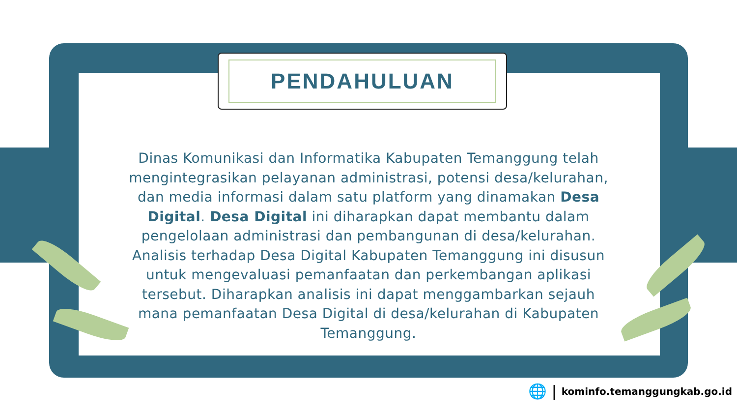PENDAHULUAN
Dinas Komunikasi dan Informatika Kabupaten Temanggung telah mengintegrasikan pelayanan administrasi, potensi desa/kelurahan, dan media informasi dalam satu platform yang dinamakan Desa Digital. Desa Digital ini diharapkan dapat membantu dalam pengelolaan administrasi dan pembangunan di desa/kelurahan. Analisis terhadap Desa Digital Kabupaten Temanggung ini disusun untuk mengevaluasi pemanfaatan dan perkembangan aplikasi tersebut. Diharapkan analisis ini dapat menggambarkan sejauh mana pemanfaatan Desa Digital di desa/kelurahan di Kabupaten Temanggung.
🌐 | kominfo.temanggungkab.go.id